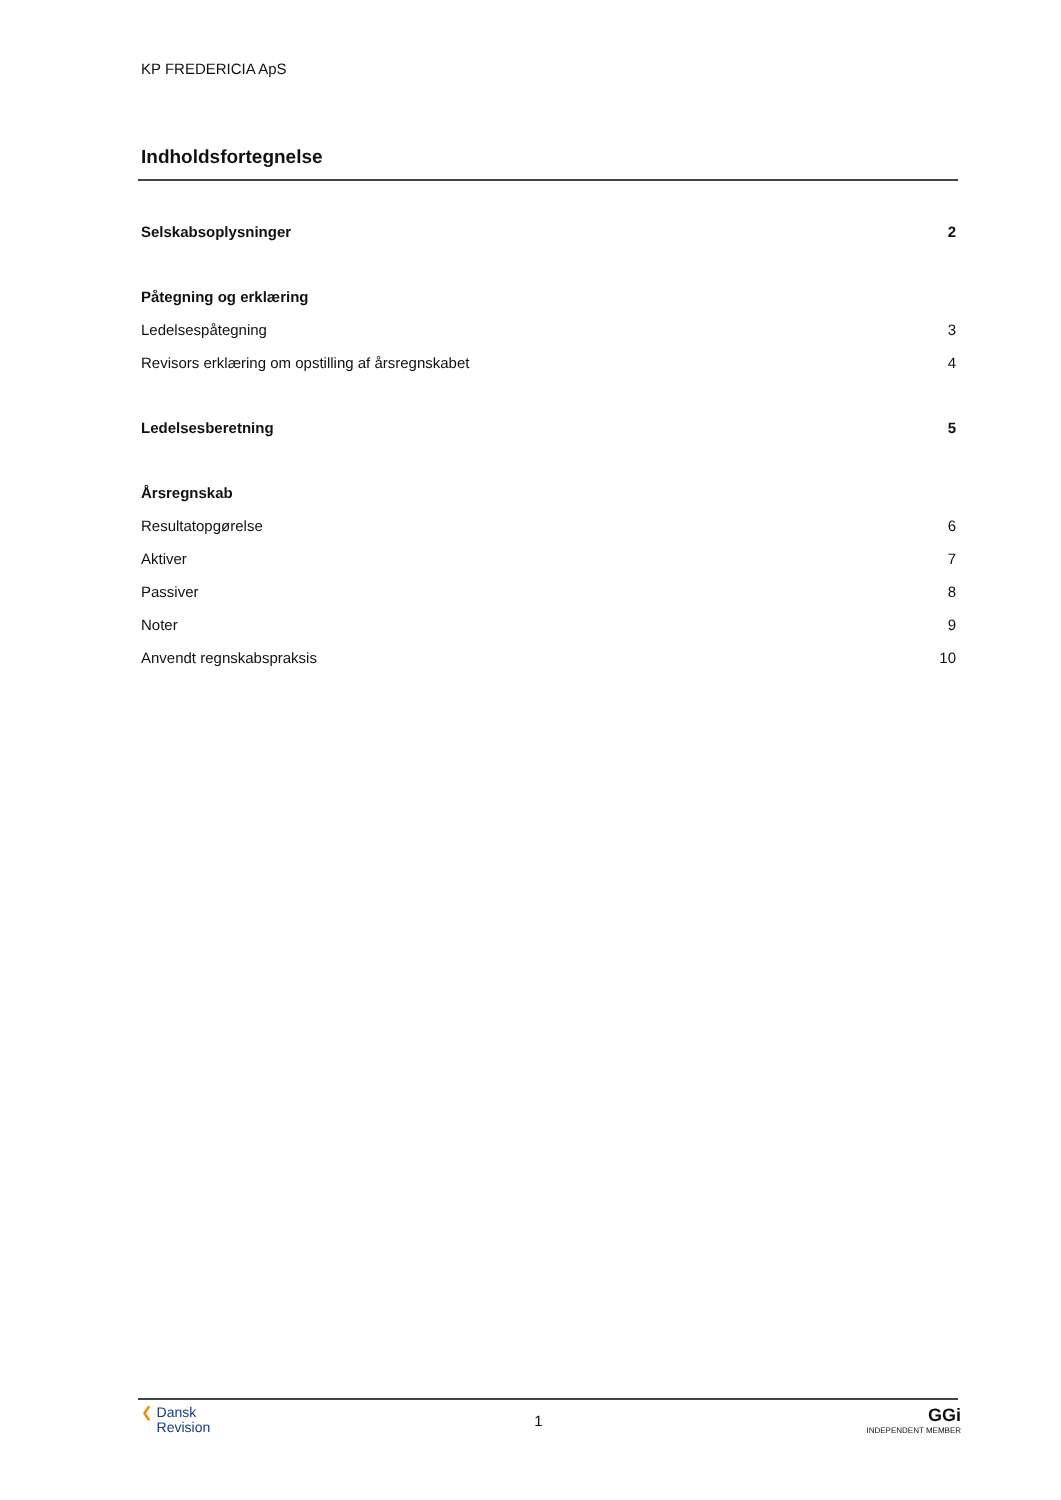KP FREDERICIA ApS
Indholdsfortegnelse
Selskabsoplysninger 2
Påtegning og erklæring
Ledelsespåtegning 3
Revisors erklæring om opstilling af årsregnskabet 4
Ledelsesberetning 5
Årsregnskab
Resultatopgørelse 6
Aktiver 7
Passiver 8
Noter 9
Anvendt regnskabspraksis 10
❮ Dansk
Revision
1
GGi
INDEPENDENT MEMBER